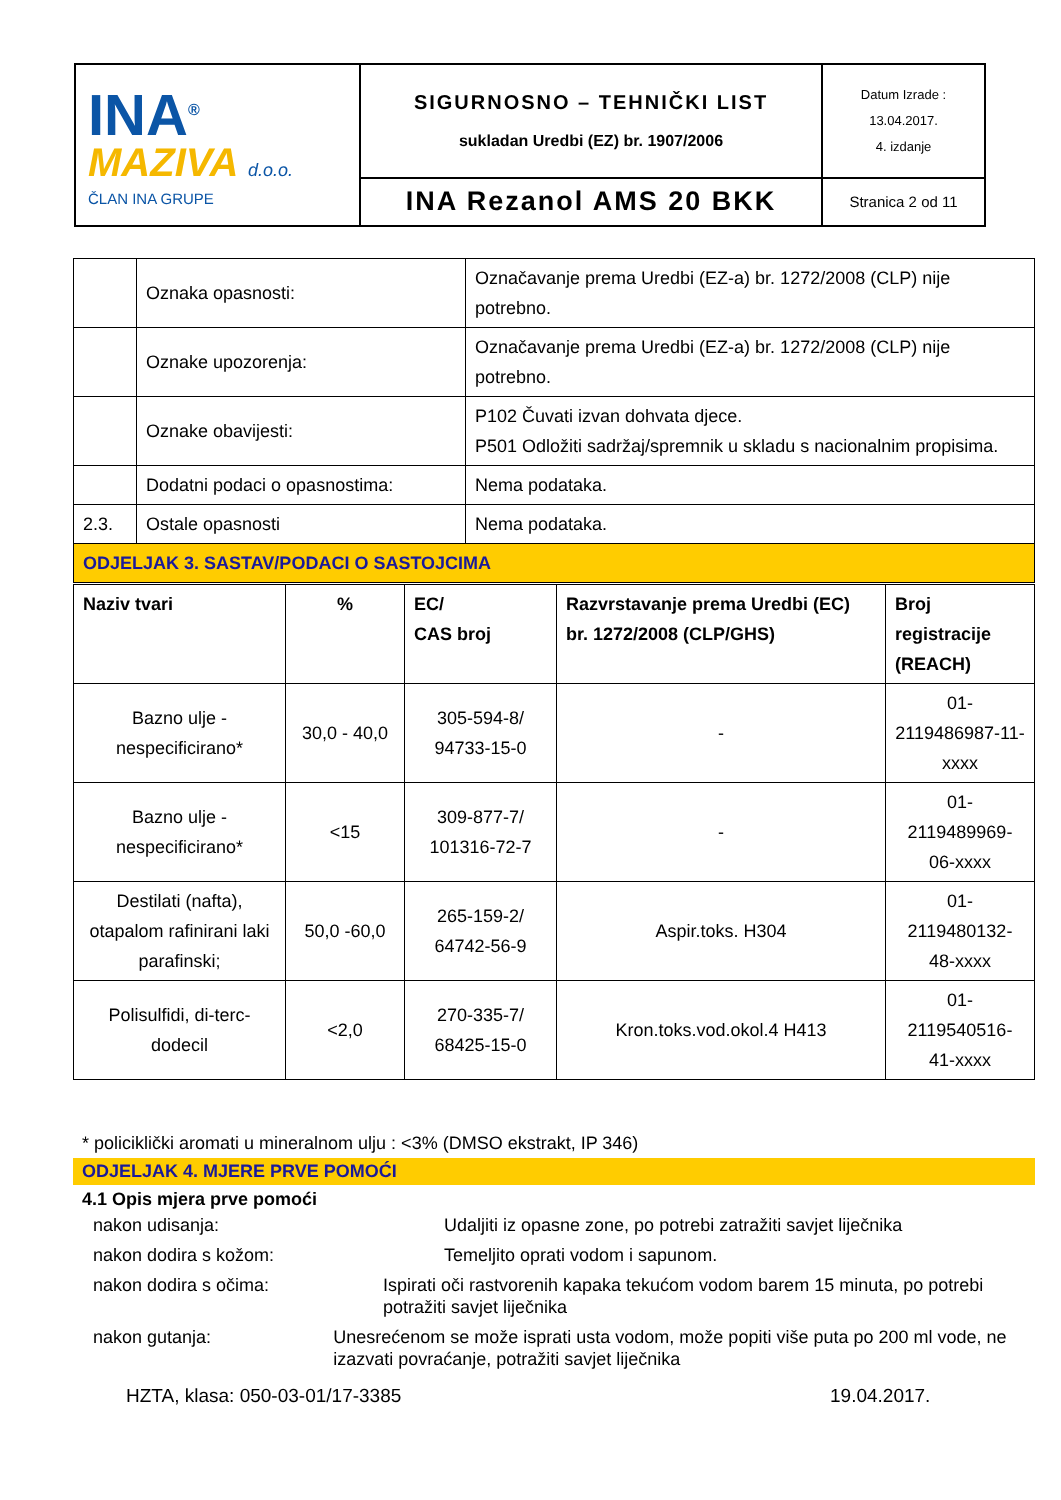| INA<sup>®</sup> MAZIVA d.o.o. ČLAN INA GRUPE | SIGURNOSNO – TEHNIČKI LIST sukladan Uredbi (EZ) br. 1907/2006 | Datum Izrade : 13.04.2017. 4. izdanje |
| | INA Rezanol AMS 20 BKK | Stranica 2 od 11 |
| | Oznaka opasnosti: | Označavanje prema Uredbi (EZ-a) br. 1272/2008 (CLP) nije potrebno. |
| | Oznake upozorenja: | Označavanje prema Uredbi (EZ-a) br. 1272/2008 (CLP) nije potrebno. |
| | Oznake obavijesti: | P102 Čuvati izvan dohvata djece. P501 Odložiti sadržaj/spremnik u skladu s nacionalnim propisima. |
| | Dodatni podaci o opasnostima: | Nema podataka. |
| 2.3. | Ostale opasnosti | Nema podataka. |
| ODJELJAK 3. SASTAV/PODACI O SASTOJCIMA | | |
| Naziv tvari | % | EC/ CAS broj | Razvrstavanje prema Uredbi (EC) br. 1272/2008 (CLP/GHS) | Broj registracije (REACH) |
| --- | --- | --- | --- | --- |
| Bazno ulje - nespecificirano* | 30,0 - 40,0 | 305-594-8/ 94733-15-0 | - | 01-2119486987-11-xxxx |
| Bazno ulje - nespecificirano* | <15 | 309-877-7/ 101316-72-7 | - | 01-2119489969-06-xxxx |
| Destilati (nafta), otapalom rafinirani laki parafinski; | 50,0 -60,0 | 265-159-2/ 64742-56-9 | Aspir.toks. H304 | 01-2119480132-48-xxxx |
| Polisulfidi, di-terc-dodecil | <2,0 | 270-335-7/ 68425-15-0 | Kron.toks.vod.okol.4 H413 | 01-2119540516-41-xxxx |
* policiklički aromati u mineralnom ulju : <3% (DMSO ekstrakt, IP 346)
ODJELJAK 4. MJERE PRVE POMOĆI
4.1 Opis mjera prve pomoći
nakon udisanja: Udaljiti iz opasne zone, po potrebi zatražiti savjet liječnika
nakon dodira s kožom: Temeljito oprati vodom i sapunom.
nakon dodira s očima: Ispirati oči rastvorenih kapaka tekućom vodom barem 15 minuta, po potrebi potražiti savjet liječnika
nakon gutanja: Unesrećenom se može isprati usta vodom, može popiti više puta po 200 ml vode, ne izazvati povraćanje, potražiti savjet liječnika
HZTA, klasa: 050-03-01/17-3385 19.04.2017.